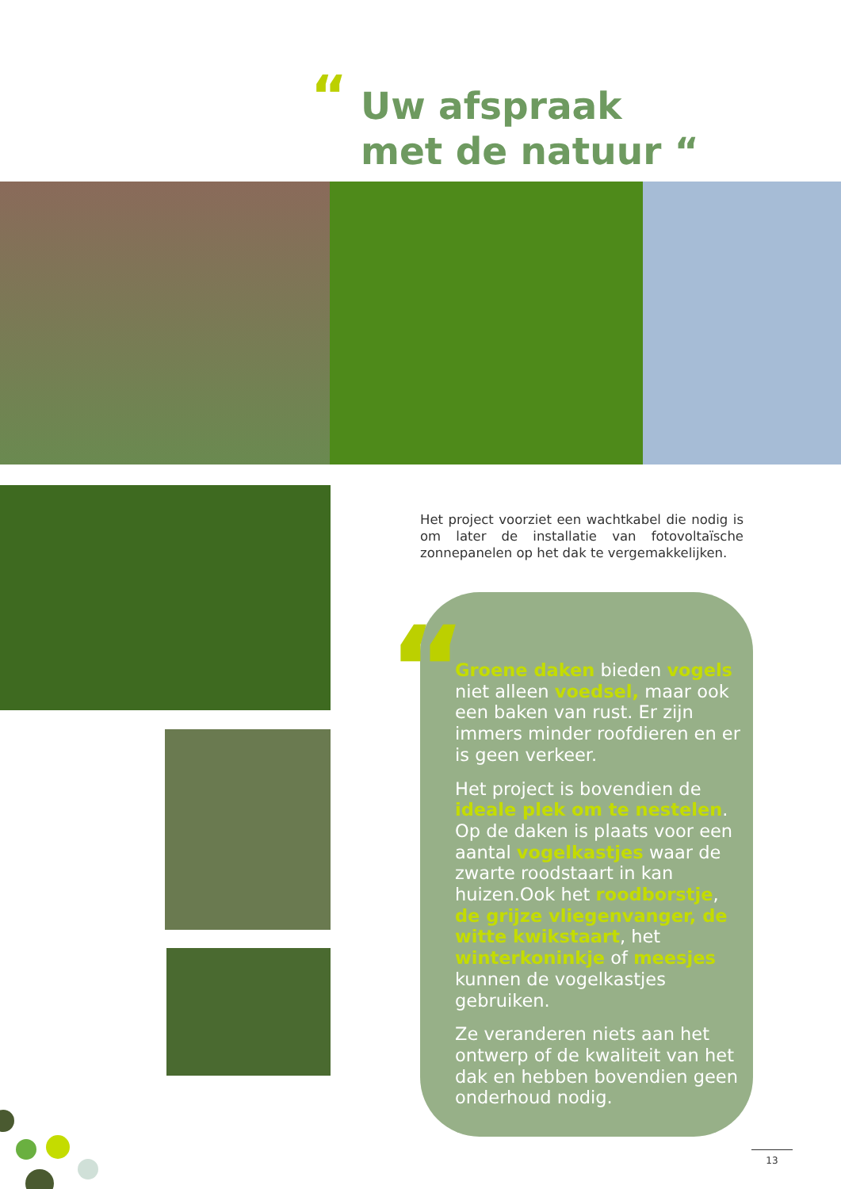“
Uw afspraak
met de natuur “
Het project voorziet een wachtkabel die nodig is om later de installatie van fotovoltaïsche zonnepanelen op het dak te vergemakkelijken.
“
Groene daken bieden vogels niet alleen voedsel, maar ook een baken van rust. Er zijn immers minder roofdieren en er is geen verkeer.
Het project is bovendien de ideale plek om te nestelen. Op de daken is plaats voor een aantal vogelkastjes waar de zwarte roodstaart in kan huizen.Ook het roodborstje, de grijze vliegenvanger, de witte kwikstaart, het winterkoninkje of meesjes kunnen de vogelkastjes gebruiken.
Ze veranderen niets aan het ontwerp of de kwaliteit van het dak en hebben bovendien geen onderhoud nodig.
13